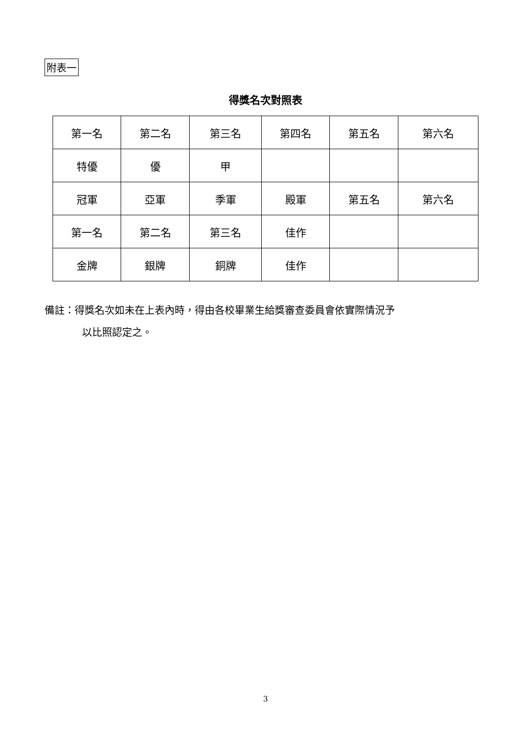附表一
得獎名次對照表
| 第一名 | 第二名 | 第三名 | 第四名 | 第五名 | 第六名 |
| 特優 | 優 | 甲 | | | |
| 冠軍 | 亞軍 | 季軍 | 殿軍 | 第五名 | 第六名 |
| 第一名 | 第二名 | 第三名 | 佳作 | | |
| 金牌 | 銀牌 | 銅牌 | 佳作 | | |
備註：得獎名次如未在上表內時，得由各校畢業生給獎審查委員會依實際情況予
以比照認定之。
3